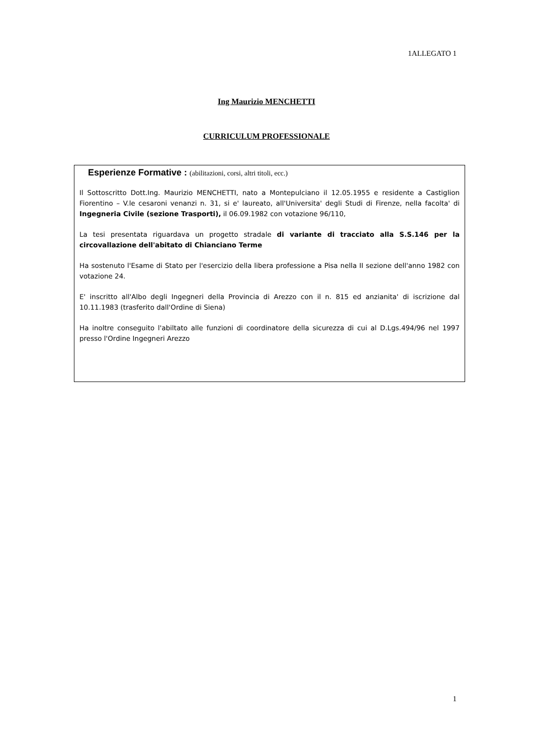1ALLEGATO 1
Ing Maurizio MENCHETTI
CURRICULUM PROFESSIONALE
Esperienze Formative : (abilitazioni, corsi, altri titoli, ecc.)
Il Sottoscritto Dott.Ing. Maurizio MENCHETTI, nato a Montepulciano il 12.05.1955 e residente a Castiglion Fiorentino – V.le cesaroni venanzi n. 31, si e' laureato, all'Universita' degli Studi di Firenze, nella facolta' di Ingegneria Civile (sezione Trasporti), il 06.09.1982 con votazione 96/110,
La tesi presentata riguardava un progetto stradale di variante di tracciato alla S.S.146 per la circovallazione dell'abitato di Chianciano Terme
Ha sostenuto l'Esame di Stato per l'esercizio della libera professione a Pisa nella II sezione dell'anno 1982 con votazione 24.
E' inscritto all'Albo degli Ingegneri della Provincia di Arezzo con il n. 815 ed anzianita' di iscrizione dal 10.11.1983 (trasferito dall'Ordine di Siena)
Ha inoltre conseguito l'abiltato alle funzioni di coordinatore della sicurezza di cui al D.Lgs.494/96 nel 1997 presso l'Ordine Ingegneri Arezzo
1